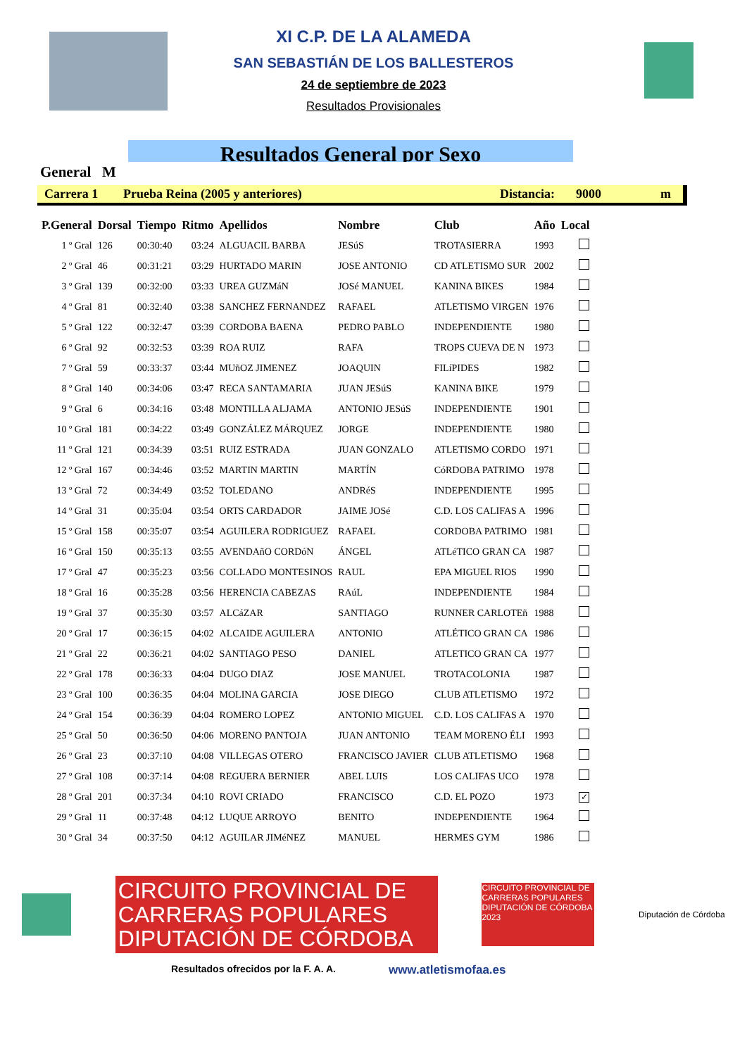XI C.P. DE LA ALAMEDA
SAN SEBASTIÁN DE LOS BALLESTEROS
24 de septiembre de 2023
Resultados Provisionales
Resultados General por Sexo
General M
Carrera 1 Prueba Reina (2005 y anteriores) Distancia: 9000 m
| P.General | Dorsal | Tiempo | Ritmo | Apellidos | Nombre | Club | Año | Local |
| --- | --- | --- | --- | --- | --- | --- | --- | --- |
| 1 º Gral | 126 | 00:30:40 | 03:24 | ALGUACIL BARBA | JESúS | TROTASIERRA | 1993 | |
| 2 º Gral | 46 | 00:31:21 | 03:29 | HURTADO MARIN | JOSE ANTONIO | CD ATLETISMO SUR | 2002 | |
| 3 º Gral | 139 | 00:32:00 | 03:33 | UREA GUZMáN | JOSé MANUEL | KANINA BIKES | 1984 | |
| 4 º Gral | 81 | 00:32:40 | 03:38 | SANCHEZ FERNANDEZ | RAFAEL | ATLETISMO VIRGEN | 1976 | |
| 5 º Gral | 122 | 00:32:47 | 03:39 | CORDOBA BAENA | PEDRO PABLO | INDEPENDIENTE | 1980 | |
| 6 º Gral | 92 | 00:32:53 | 03:39 | ROA RUIZ | RAFA | TROPS CUEVA DE N | 1973 | |
| 7 º Gral | 59 | 00:33:37 | 03:44 | MUñOZ JIMENEZ | JOAQUIN | FILíPIDES | 1982 | |
| 8 º Gral | 140 | 00:34:06 | 03:47 | RECA SANTAMARIA | JUAN JESúS | KANINA BIKE | 1979 | |
| 9 º Gral | 6 | 00:34:16 | 03:48 | MONTILLA ALJAMA | ANTONIO JESúS | INDEPENDIENTE | 1901 | |
| 10 º Gral | 181 | 00:34:22 | 03:49 | GONZÁLEZ MÁRQUEZ | JORGE | INDEPENDIENTE | 1980 | |
| 11 º Gral | 121 | 00:34:39 | 03:51 | RUIZ ESTRADA | JUAN GONZALO | ATLETISMO CORDO | 1971 | |
| 12 º Gral | 167 | 00:34:46 | 03:52 | MARTIN MARTIN | MARTÍN | CóRDOBA PATRIMO | 1978 | |
| 13 º Gral | 72 | 00:34:49 | 03:52 | TOLEDANO | ANDRéS | INDEPENDIENTE | 1995 | |
| 14 º Gral | 31 | 00:35:04 | 03:54 | ORTS CARDADOR | JAIME JOSé | C.D. LOS CALIFAS A | 1996 | |
| 15 º Gral | 158 | 00:35:07 | 03:54 | AGUILERA RODRIGUEZ | RAFAEL | CORDOBA PATRIMO | 1981 | |
| 16 º Gral | 150 | 00:35:13 | 03:55 | AVENDAñO CORDóN | ÁNGEL | ATLéTICO GRAN CA | 1987 | |
| 17 º Gral | 47 | 00:35:23 | 03:56 | COLLADO MONTESINOS | RAUL | EPA MIGUEL RIOS | 1990 | |
| 18 º Gral | 16 | 00:35:28 | 03:56 | HERENCIA CABEZAS | RAúL | INDEPENDIENTE | 1984 | |
| 19 º Gral | 37 | 00:35:30 | 03:57 | ALCáZAR | SANTIAGO | RUNNER CARLOTEñ | 1988 | |
| 20 º Gral | 17 | 00:36:15 | 04:02 | ALCAIDE AGUILERA | ANTONIO | ATLÉTICO GRAN CA | 1986 | |
| 21 º Gral | 22 | 00:36:21 | 04:02 | SANTIAGO PESO | DANIEL | ATLETICO GRAN CA | 1977 | |
| 22 º Gral | 178 | 00:36:33 | 04:04 | DUGO DIAZ | JOSE MANUEL | TROTACOLONIA | 1987 | |
| 23 º Gral | 100 | 00:36:35 | 04:04 | MOLINA GARCIA | JOSE DIEGO | CLUB ATLETISMO | 1972 | |
| 24 º Gral | 154 | 00:36:39 | 04:04 | ROMERO LOPEZ | ANTONIO MIGUEL | C.D. LOS CALIFAS A | 1970 | |
| 25 º Gral | 50 | 00:36:50 | 04:06 | MORENO PANTOJA | JUAN ANTONIO | TEAM MORENO ÉLI | 1993 | |
| 26 º Gral | 23 | 00:37:10 | 04:08 | VILLEGAS OTERO | FRANCISCO JAVIER | CLUB ATLETISMO | 1968 | |
| 27 º Gral | 108 | 00:37:14 | 04:08 | REGUERA BERNIER | ABEL LUIS | LOS CALIFAS UCO | 1978 | |
| 28 º Gral | 201 | 00:37:34 | 04:10 | ROVI CRIADO | FRANCISCO | C.D. EL POZO | 1973 | ✓ |
| 29 º Gral | 11 | 00:37:48 | 04:12 | LUQUE ARROYO | BENITO | INDEPENDIENTE | 1964 | |
| 30 º Gral | 34 | 00:37:50 | 04:12 | AGUILAR JIMéNEZ | MANUEL | HERMES GYM | 1986 | |
CIRCUITO PROVINCIAL DE
CARRERAS POPULARES
DIPUTACIÓN DE CÓRDOBA
CIRCUITO PROVINCIAL DE CARRERAS POPULARES DIPUTACIÓN DE CÓRDOBA 2023
Diputación de Córdoba
Resultados ofrecidos por la F. A. A.
www.atletismofaa.es